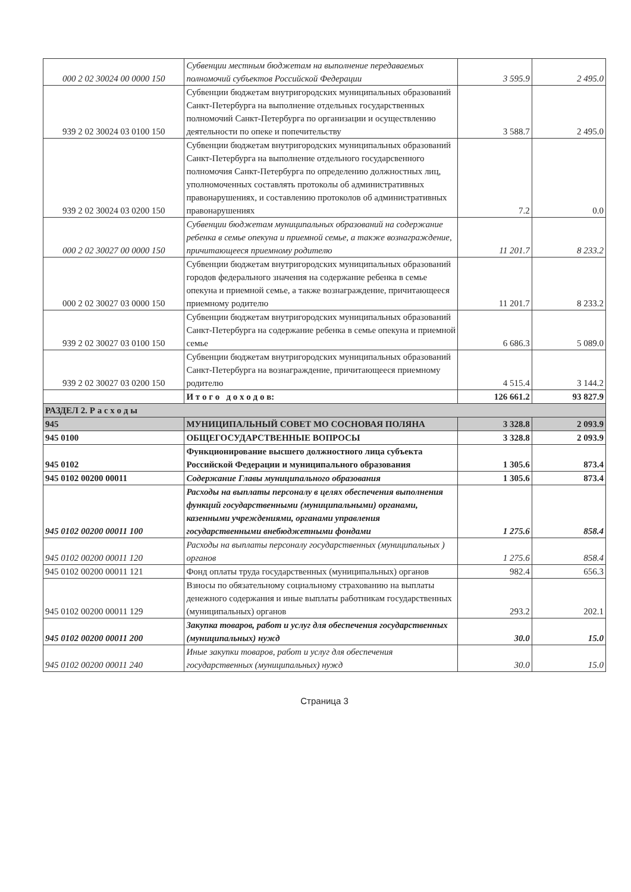| 000 2 02 30024 00 0000 150 | Субвенции местным бюджетам на выполнение передаваемых полномочий субъектов Российской Федерации | 3 595.9 | 2 495.0 |
| 939 2 02 30024 03 0100 150 | Субвенции бюджетам внутригородских муниципальных образований Санкт-Петербурга на выполнение отдельных государственных полномочий Санкт-Петербурга по организации и осуществлению деятельности по опеке и попечительству | 3 588.7 | 2 495.0 |
| 939 2 02 30024 03 0200 150 | Субвенции бюджетам внутригородских муниципальных образований Санкт-Петербурга на выполнение отдельного государсвенного полномочия Санкт-Петербурга по определению должностных лиц, уполномоченных составлять протоколы об административных правонарушениях, и составлению протоколов об административных правонарушениях | 7.2 | 0.0 |
| 000 2 02 30027 00 0000 150 | Субвенции бюджетам муниципальных образований на содержание ребенка в семье опекуна и приемной семье, а также вознаграждение, причитающееся приемному родителю | 11 201.7 | 8 233.2 |
| 000 2 02 30027 03 0000 150 | Субвенции бюджетам внутригородских муниципальных образований городов федерального значения на содержание ребенка в семье опекуна и приемной семье, а также вознаграждение, причитающееся приемному родителю | 11 201.7 | 8 233.2 |
| 939 2 02 30027 03 0100 150 | Субвенции бюджетам внутригородских муниципальных образований Санкт-Петербурга на содержание ребенка в семье опекуна и приемной семье | 6 686.3 | 5 089.0 |
| 939 2 02 30027 03 0200 150 | Субвенции бюджетам внутригородских муниципальных образований Санкт-Петербурга на вознаграждение, причитающееся приемному родителю | 4 515.4 | 3 144.2 |
| | И т о г о д о х о д о в: | 126 661.2 | 93 827.9 |
| РАЗДЕЛ 2. Р а с х о д ы | | | |
| 945 | МУНИЦИПАЛЬНЫЙ СОВЕТ МО СОСНОВАЯ ПОЛЯНА | 3 328.8 | 2 093.9 |
| 945 0100 | ОБЩЕГОСУДАРСТВЕННЫЕ ВОПРОСЫ | 3 328.8 | 2 093.9 |
| 945 0102 | Функционирование высшего должностного лица субъекта Российской Федерации и муниципального образования | 1 305.6 | 873.4 |
| 945 0102 00200 00011 | Содержание Главы муниципального образования | 1 305.6 | 873.4 |
| 945 0102 00200 00011 100 | Расходы на выплаты персоналу в целях обеспечения выполнения функций государственными (муниципальными) органами, казенными учреждениями, органами управления государственными внебюджетными фондами | 1 275.6 | 858.4 |
| 945 0102 00200 00011 120 | Расходы на выплаты персоналу государственных (муниципальных ) органов | 1 275.6 | 858.4 |
| 945 0102 00200 00011 121 | Фонд оплаты труда государственных (муниципальных) органов | 982.4 | 656.3 |
| 945 0102 00200 00011 129 | Взносы по обязательному социальному страхованию на выплаты денежного содержания и иные выплаты работникам государственных (муниципальных) органов | 293.2 | 202.1 |
| 945 0102 00200 00011 200 | Закупка товаров, работ и услуг для обеспечения государственных (муниципальных) нужд | 30.0 | 15.0 |
| 945 0102 00200 00011 240 | Иные закупки товаров, работ и услуг для обеспечения государственных (муниципальных) нужд | 30.0 | 15.0 |
Страница 3